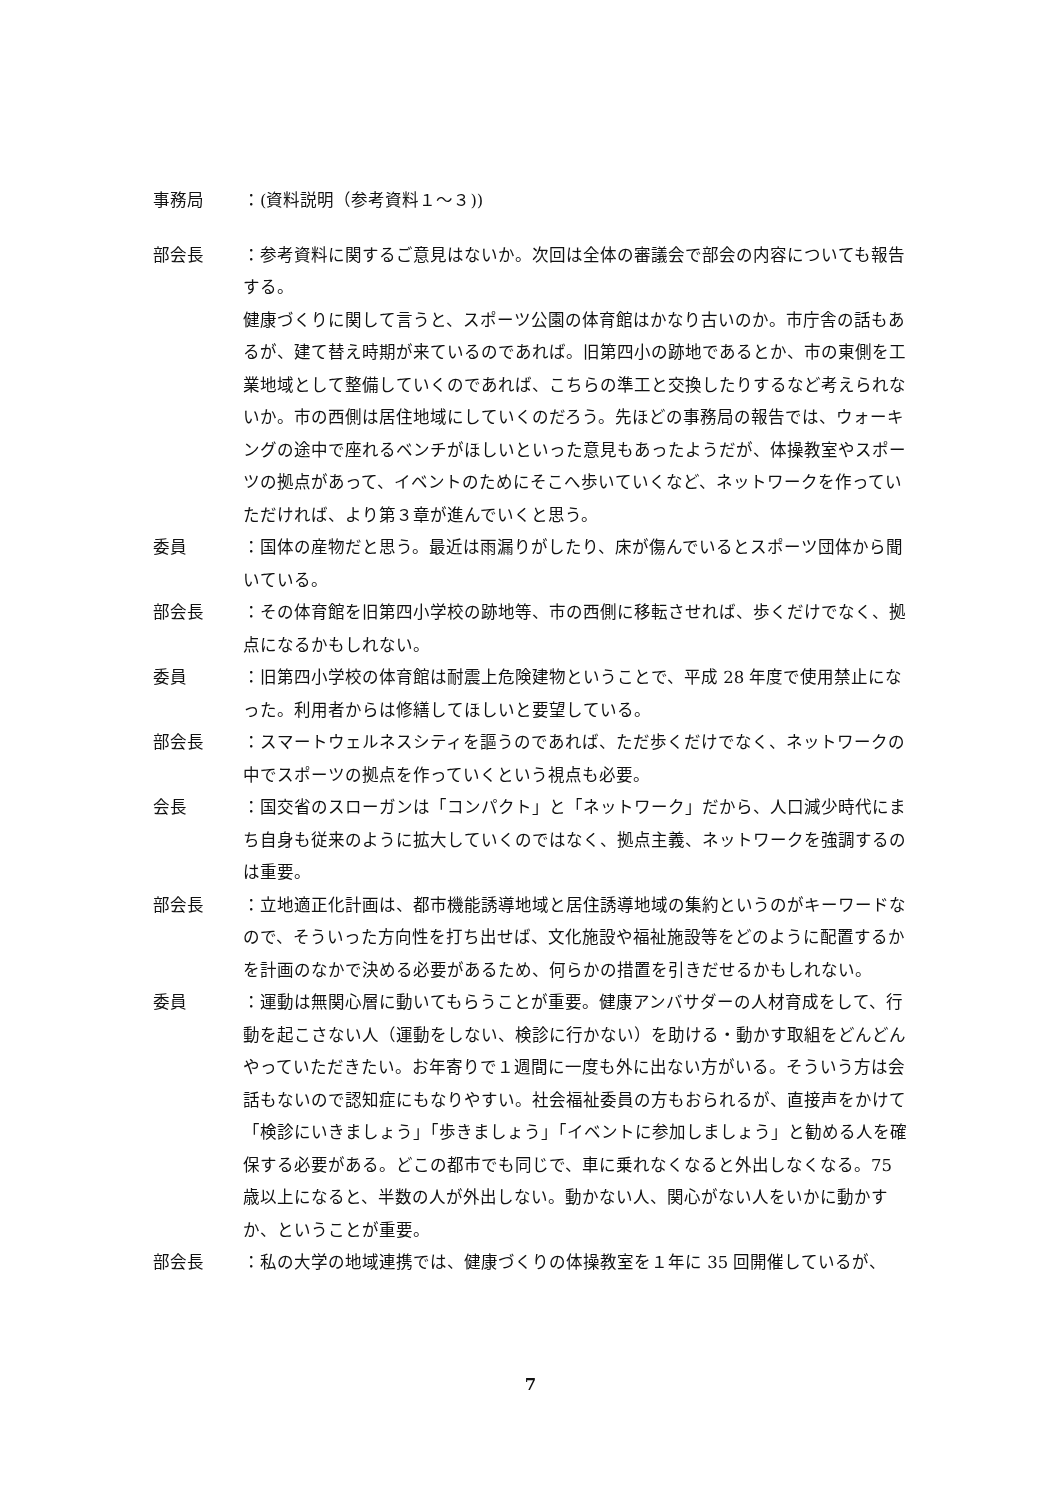事務局 ：(資料説明（参考資料１～３))
部会長 ：参考資料に関するご意見はないか。次回は全体の審議会で部会の内容についても報告する。
健康づくりに関して言うと、スポーツ公園の体育館はかなり古いのか。市庁舎の話もあるが、建て替え時期が来ているのであれば。旧第四小の跡地であるとか、市の東側を工業地域として整備していくのであれば、こちらの準工と交換したりするなど考えられないか。市の西側は居住地域にしていくのだろう。先ほどの事務局の報告では、ウォーキングの途中で座れるベンチがほしいといった意見もあったようだが、体操教室やスポーツの拠点があって、イベントのためにそこへ歩いていくなど、ネットワークを作っていただければ、より第３章が進んでいくと思う。
委員 ：国体の産物だと思う。最近は雨漏りがしたり、床が傷んでいるとスポーツ団体から聞いている。
部会長 ：その体育館を旧第四小学校の跡地等、市の西側に移転させれば、歩くだけでなく、拠点になるかもしれない。
委員 ：旧第四小学校の体育館は耐震上危険建物ということで、平成 28 年度で使用禁止になった。利用者からは修繕してほしいと要望している。
部会長 ：スマートウェルネスシティを謳うのであれば、ただ歩くだけでなく、ネットワークの中でスポーツの拠点を作っていくという視点も必要。
会長 ：国交省のスローガンは「コンパクト」と「ネットワーク」だから、人口減少時代にまち自身も従来のように拡大していくのではなく、拠点主義、ネットワークを強調するのは重要。
部会長 ：立地適正化計画は、都市機能誘導地域と居住誘導地域の集約というのがキーワードなので、そういった方向性を打ち出せば、文化施設や福祉施設等をどのように配置するかを計画のなかで決める必要があるため、何らかの措置を引きだせるかもしれない。
委員 ：運動は無関心層に動いてもらうことが重要。健康アンバサダーの人材育成をして、行動を起こさない人（運動をしない、検診に行かない）を助ける・動かす取組をどんどんやっていただきたい。お年寄りで１週間に一度も外に出ない方がいる。そういう方は会話もないので認知症にもなりやすい。社会福祉委員の方もおられるが、直接声をかけて「検診にいきましょう」「歩きましょう」「イベントに参加しましょう」と勧める人を確保する必要がある。どこの都市でも同じで、車に乗れなくなると外出しなくなる。75 歳以上になると、半数の人が外出しない。動かない人、関心がない人をいかに動かすか、ということが重要。
部会長 ：私の大学の地域連携では、健康づくりの体操教室を１年に 35 回開催しているが、
7